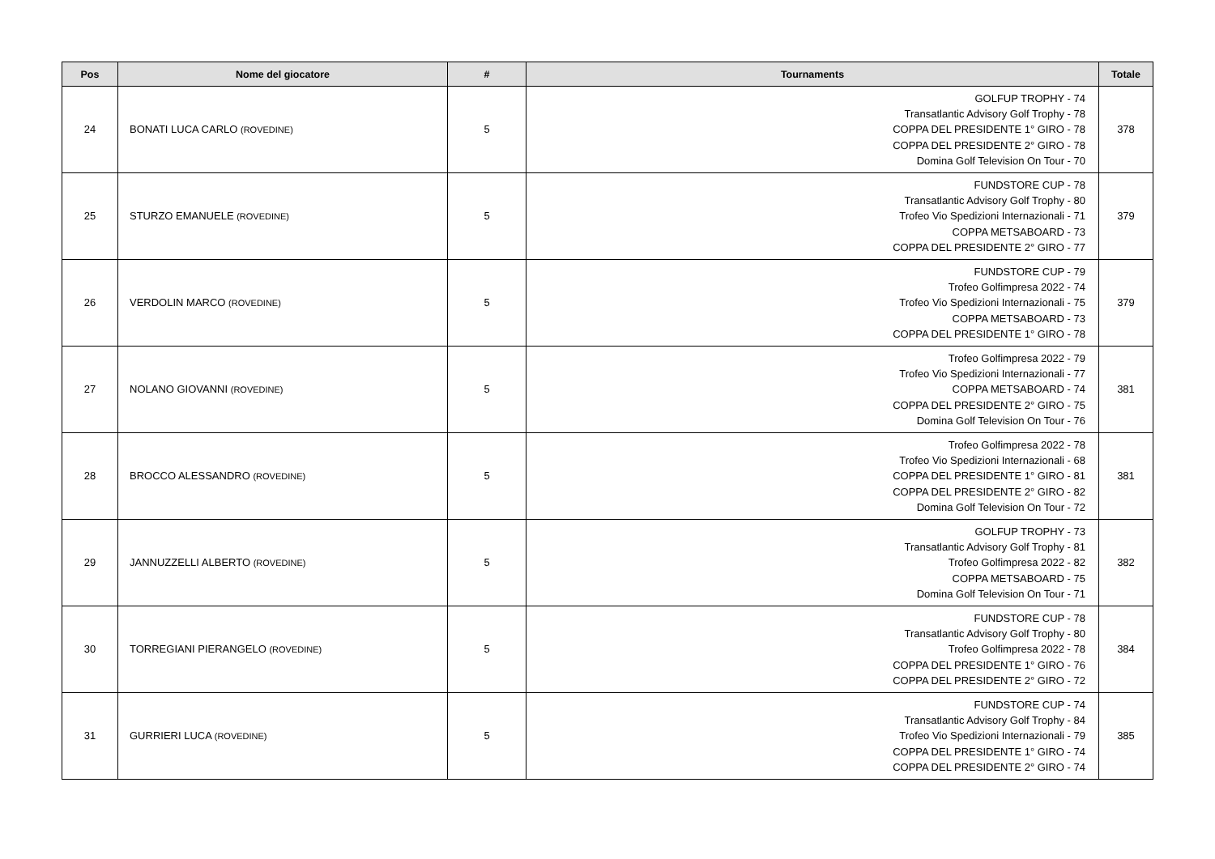| Pos | Nome del giocatore | # | Tournaments | Totale |
| --- | --- | --- | --- | --- |
| 24 | BONATI LUCA CARLO (ROVEDINE) | 5 | GOLFUP TROPHY - 74 Transatlantic Advisory Golf Trophy - 78 COPPA DEL PRESIDENTE 1° GIRO - 78 COPPA DEL PRESIDENTE 2° GIRO - 78 Domina Golf Television On Tour - 70 | 378 |
| 25 | STURZO EMANUELE (ROVEDINE) | 5 | FUNDSTORE CUP - 78 Transatlantic Advisory Golf Trophy - 80 Trofeo Vio Spedizioni Internazionali - 71 COPPA METSABOARD - 73 COPPA DEL PRESIDENTE 2° GIRO - 77 | 379 |
| 26 | VERDOLIN MARCO (ROVEDINE) | 5 | FUNDSTORE CUP - 79 Trofeo Golfimpresa 2022 - 74 Trofeo Vio Spedizioni Internazionali - 75 COPPA METSABOARD - 73 COPPA DEL PRESIDENTE 1° GIRO - 78 | 379 |
| 27 | NOLANO GIOVANNI (ROVEDINE) | 5 | Trofeo Golfimpresa 2022 - 79 Trofeo Vio Spedizioni Internazionali - 77 COPPA METSABOARD - 74 COPPA DEL PRESIDENTE 2° GIRO - 75 Domina Golf Television On Tour - 76 | 381 |
| 28 | BROCCO ALESSANDRO (ROVEDINE) | 5 | Trofeo Golfimpresa 2022 - 78 Trofeo Vio Spedizioni Internazionali - 68 COPPA DEL PRESIDENTE 1° GIRO - 81 COPPA DEL PRESIDENTE 2° GIRO - 82 Domina Golf Television On Tour - 72 | 381 |
| 29 | JANNUZZELLI ALBERTO (ROVEDINE) | 5 | GOLFUP TROPHY - 73 Transatlantic Advisory Golf Trophy - 81 Trofeo Golfimpresa 2022 - 82 COPPA METSABOARD - 75 Domina Golf Television On Tour - 71 | 382 |
| 30 | TORREGIANI PIERANGELO (ROVEDINE) | 5 | FUNDSTORE CUP - 78 Transatlantic Advisory Golf Trophy - 80 Trofeo Golfimpresa 2022 - 78 COPPA DEL PRESIDENTE 1° GIRO - 76 COPPA DEL PRESIDENTE 2° GIRO - 72 | 384 |
| 31 | GURRIERI LUCA (ROVEDINE) | 5 | FUNDSTORE CUP - 74 Transatlantic Advisory Golf Trophy - 84 Trofeo Vio Spedizioni Internazionali - 79 COPPA DEL PRESIDENTE 1° GIRO - 74 COPPA DEL PRESIDENTE 2° GIRO - 74 | 385 |